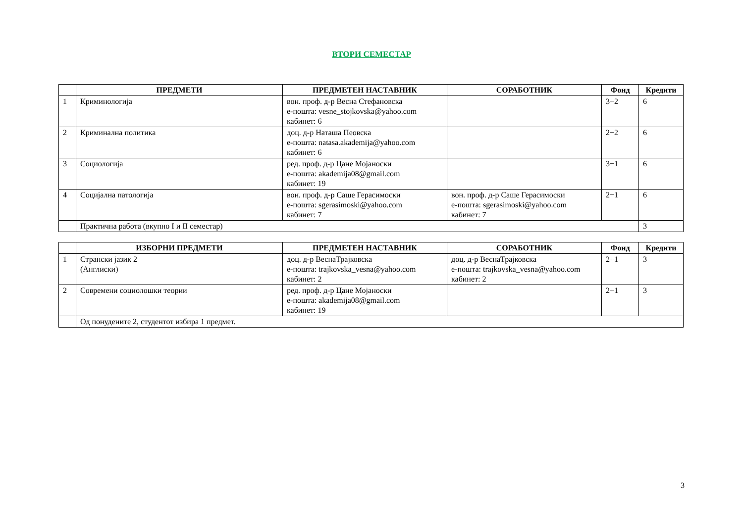ВТОРИ СЕМЕСТАР
| | ПРЕДМЕТИ | ПРЕДМЕТЕН НАСТАВНИК | СОРАБОТНИК | Фонд | Кредити |
| --- | --- | --- | --- | --- | --- |
| 1 | Криминологија | вон. проф. д-р Весна Стефановска е-пошта: vesne_stojkovska@yahoo.com кабинет: 6 | | 3+2 | 6 |
| 2 | Криминална политика | доц. д-р Наташа Пеовска е-пошта: natasa.akademija@yahoo.com кабинет: 6 | | 2+2 | 6 |
| 3 | Социологија | ред. проф. д-р Цане Мојаноски е-пошта: akademija08@gmail.com кабинет: 19 | | 3+1 | 6 |
| 4 | Социјална патологија | вон. проф. д-р Саше Герасимоски е-пошта: sgerasimoski@yahoo.com кабинет: 7 | вон. проф. д-р Саше Герасимоски е-пошта: sgerasimoski@yahoo.com кабинет: 7 | 2+1 | 6 |
| | Практична работа (вкупно I и II семестар) | | | | 3 |
| | ИЗБОРНИ ПРЕДМЕТИ | ПРЕДМЕТЕН НАСТАВНИК | СОРАБОТНИК | Фонд | Кредити |
| --- | --- | --- | --- | --- | --- |
| 1 | Странски јазик 2 (Англиски) | доц. д-р ВеснаТрајковска е-пошта: trajkovska_vesna@yahoo.com кабинет: 2 | доц. д-р ВеснаТрајковска е-пошта: trajkovska_vesna@yahoo.com кабинет: 2 | 2+1 | 3 |
| 2 | Современи социолошки теории | ред. проф. д-р Цане Мојаноски е-пошта: akademija08@gmail.com кабинет: 19 | | 2+1 | 3 |
| | Од понудените 2, студентот избира 1 предмет. | | | | |
3